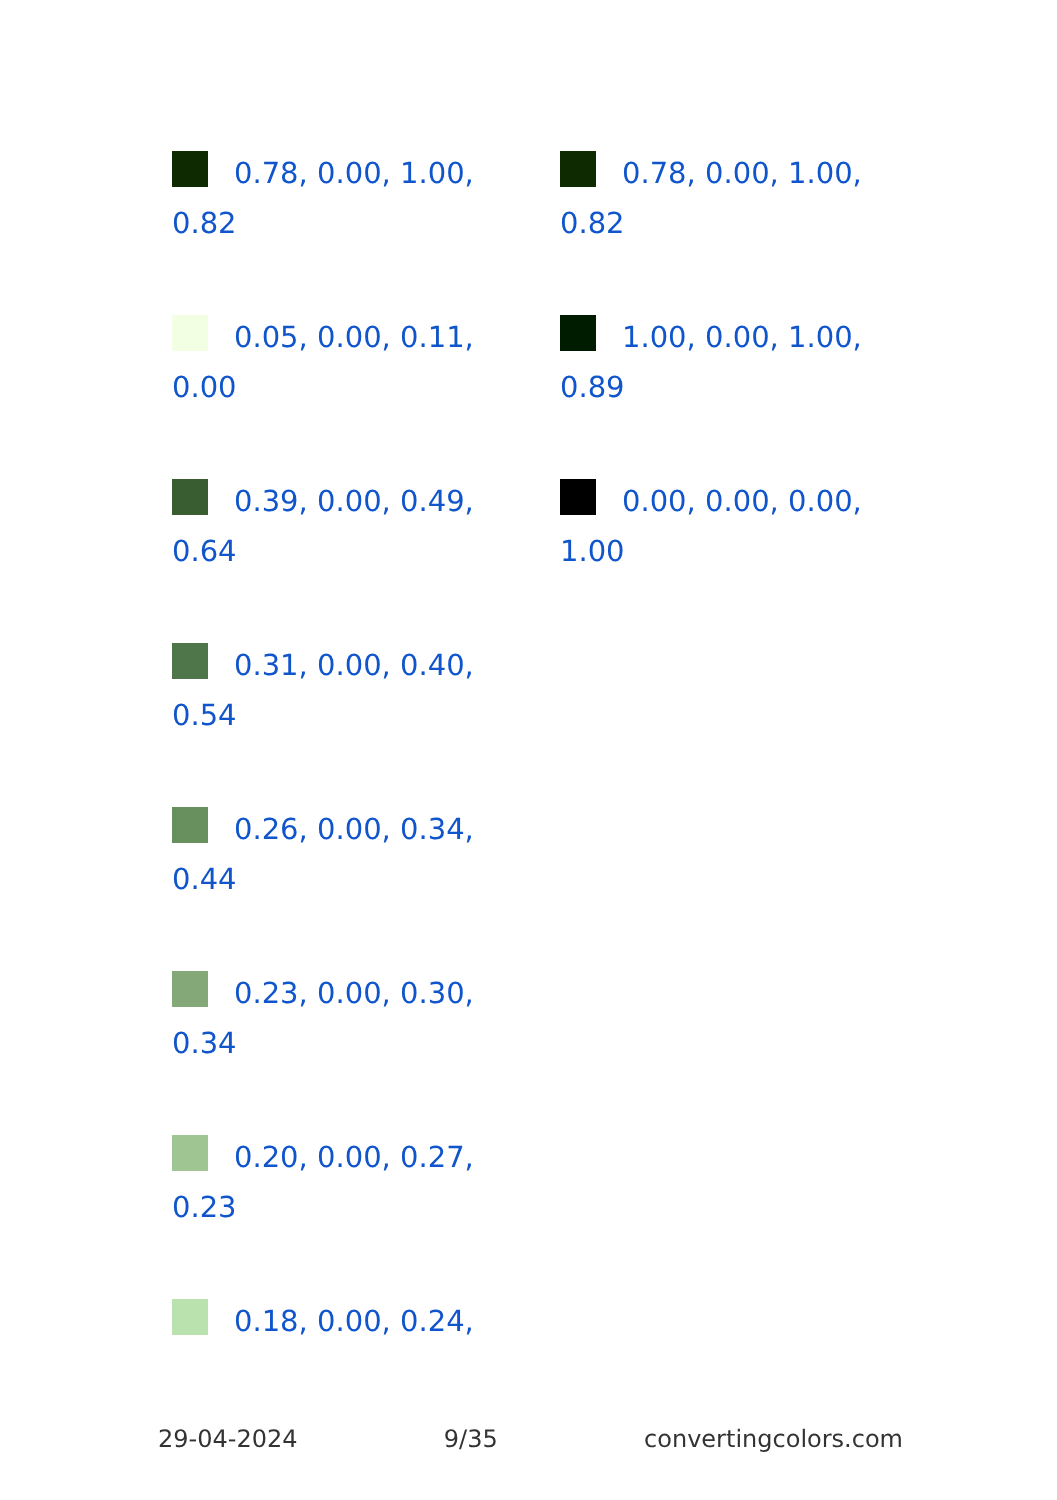0.78, 0.00, 1.00, 0.82
0.05, 0.00, 0.11, 0.00
0.39, 0.00, 0.49, 0.64
0.31, 0.00, 0.40, 0.54
0.26, 0.00, 0.34, 0.44
0.23, 0.00, 0.30, 0.34
0.20, 0.00, 0.27, 0.23
0.18, 0.00, 0.24,
0.78, 0.00, 1.00, 0.82
1.00, 0.00, 1.00, 0.89
0.00, 0.00, 0.00, 1.00
29-04-2024 9/35 convertingcolors.com